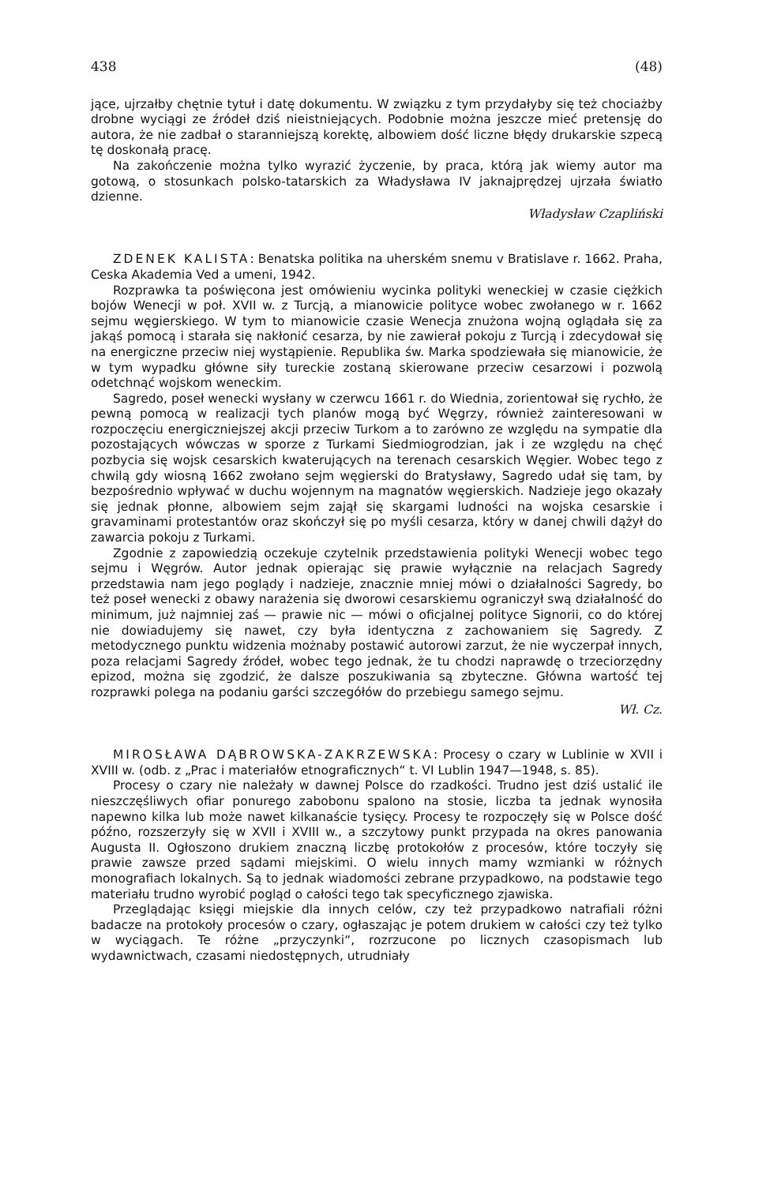438 (48)
jące, ujrzałby chętnie tytuł i datę dokumentu. W związku z tym przydałyby się też chociażby drobne wyciągi ze źródeł dziś nieistniejących. Podobnie można jeszcze mieć pretensję do autora, że nie zadbał o staranniejszą korektę, albowiem dość liczne błędy drukarskie szpecą tę doskonałą pracę.
Na zakończenie można tylko wyrazić życzenie, by praca, którą jak wiemy autor ma gotową, o stosunkach polsko-tatarskich za Władysława IV jaknajprędzej ujrzała światło dzienne.
Władysław Czapliński
ZDENEK KALISTA: Benatska politika na uherském snemu v Bratislave r. 1662. Praha, Ceska Akademia Ved a umeni, 1942.
Rozprawka ta poświęcona jest omówieniu wycinka polityki weneckiej w czasie ciężkich bojów Wenecji w poł. XVII w. z Turcją, a mianowicie polityce wobec zwołanego w r. 1662 sejmu węgierskiego. W tym to mianowicie czasie Wenecja znużona wojną oglądała się za jakąś pomocą i starała się nakłonić cesarza, by nie zawierał pokoju z Turcją i zdecydował się na energiczne przeciw niej wystąpienie. Republika św. Marka spodziewała się mianowicie, że w tym wypadku główne siły tureckie zostaną skierowane przeciw cesarzowi i pozwolą odetchnąć wojskom weneckim.
Sagredo, poseł wenecki wysłany w czerwcu 1661 r. do Wiednia, zorientował się rychło, że pewną pomocą w realizacji tych planów mogą być Węgrzy, również zainteresowani w rozpoczęciu energiczniejszej akcji przeciw Turkom a to zarówno ze względu na sympatie dla pozostających wówczas w sporze z Turkami Siedmiogrodzian, jak i ze względu na chęć pozbycia się wojsk cesarskich kwaterujących na terenach cesarskich Węgier. Wobec tego z chwilą gdy wiosną 1662 zwołano sejm węgierski do Bratysławy, Sagredo udał się tam, by bezpośrednio wpływać w duchu wojennym na magnatów węgierskich. Nadzieje jego okazały się jednak płonne, albowiem sejm zajął się skargami ludności na wojska cesarskie i gravaminami protestantów oraz skończył się po myśli cesarza, który w danej chwili dążył do zawarcia pokoju z Turkami.
Zgodnie z zapowiedzią oczekuje czytelnik przedstawienia polityki Wenecji wobec tego sejmu i Węgrów. Autor jednak opierając się prawie wyłącznie na relacjach Sagredy przedstawia nam jego poglądy i nadzieje, znacznie mniej mówi o działalności Sagredy, bo też poseł wenecki z obawy narażenia się dworowi cesarskiemu ograniczył swą działalność do minimum, już najmniej zaś — prawie nic — mówi o oficjalnej polityce Signorii, co do której nie dowiadujemy się nawet, czy była identyczna z zachowaniem się Sagredy. Z metodycznego punktu widzenia możnaby postawić autorowi zarzut, że nie wyczerpał innych, poza relacjami Sagredy źródeł, wobec tego jednak, że tu chodzi naprawdę o trzeciorzędny epizod, można się zgodzić, że dalsze poszukiwania są zbyteczne. Główna wartość tej rozprawki polega na podaniu garści szczegółów do przebiegu samego sejmu.
Wł. Cz.
MIROSŁAWA DĄBROWSKA-ZAKRZEWSKA: Procesy o czary w Lublinie w XVII i XVIII w. (odb. z „Prac i materiałów etnograficznych“ t. VI Lublin 1947—1948, s. 85).
Procesy o czary nie należały w dawnej Polsce do rzadkości. Trudno jest dziś ustalić ile nieszczęśliwych ofiar ponurego zabobonu spalono na stosie, liczba ta jednak wynosiła napewno kilka lub może nawet kilkanaście tysięcy. Procesy te rozpoczęły się w Polsce dość późno, rozszerzyły się w XVII i XVIII w., a szczytowy punkt przypada na okres panowania Augusta II. Ogłoszono drukiem znaczną liczbę protokołów z procesów, które toczyły się prawie zawsze przed sądami miejskimi. O wielu innych mamy wzmianki w różnych monografiach lokalnych. Są to jednak wiadomości zebrane przypadkowo, na podstawie tego materiału trudno wyrobić pogląd o całości tego tak specyficznego zjawiska.
Przeglądając księgi miejskie dla innych celów, czy też przypadkowo natrafiali różni badacze na protokoły procesów o czary, ogłaszając je potem drukiem w całości czy też tylko w wyciągach. Te różne „przyczynki“, rozrzucone po licznych czasopismach lub wydawnictwach, czasami niedostępnych, utrudniały